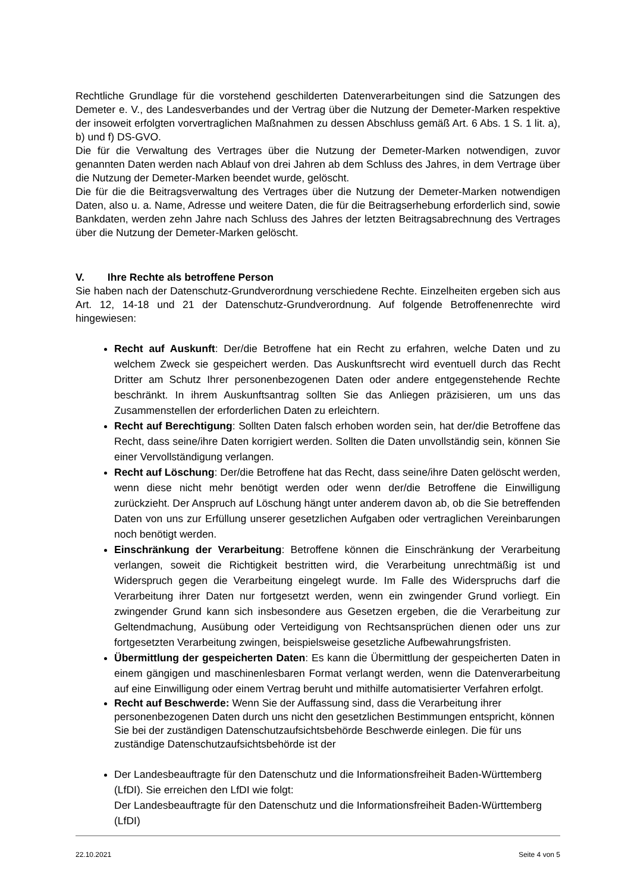Rechtliche Grundlage für die vorstehend geschilderten Datenverarbeitungen sind die Satzungen des Demeter e. V., des Landesverbandes und der Vertrag über die Nutzung der Demeter-Marken respektive der insoweit erfolgten vorvertraglichen Maßnahmen zu dessen Abschluss gemäß Art. 6 Abs. 1 S. 1 lit. a), b) und f) DS-GVO.
Die für die Verwaltung des Vertrages über die Nutzung der Demeter-Marken notwendigen, zuvor genannten Daten werden nach Ablauf von drei Jahren ab dem Schluss des Jahres, in dem Vertrage über die Nutzung der Demeter-Marken beendet wurde, gelöscht.
Die für die die Beitragsverwaltung des Vertrages über die Nutzung der Demeter-Marken notwendigen Daten, also u. a. Name, Adresse und weitere Daten, die für die Beitragserhebung erforderlich sind, sowie Bankdaten, werden zehn Jahre nach Schluss des Jahres der letzten Beitragsabrechnung des Vertrages über die Nutzung der Demeter-Marken gelöscht.
V. Ihre Rechte als betroffene Person
Sie haben nach der Datenschutz-Grundverordnung verschiedene Rechte. Einzelheiten ergeben sich aus Art. 12, 14-18 und 21 der Datenschutz-Grundverordnung. Auf folgende Betroffenenrechte wird hingewiesen:
Recht auf Auskunft: Der/die Betroffene hat ein Recht zu erfahren, welche Daten und zu welchem Zweck sie gespeichert werden. Das Auskunftsrecht wird eventuell durch das Recht Dritter am Schutz Ihrer personenbezogenen Daten oder andere entgegenstehende Rechte beschränkt. In ihrem Auskunftsantrag sollten Sie das Anliegen präzisieren, um uns das Zusammenstellen der erforderlichen Daten zu erleichtern.
Recht auf Berechtigung: Sollten Daten falsch erhoben worden sein, hat der/die Betroffene das Recht, dass seine/ihre Daten korrigiert werden. Sollten die Daten unvollständig sein, können Sie einer Vervollständigung verlangen.
Recht auf Löschung: Der/die Betroffene hat das Recht, dass seine/ihre Daten gelöscht werden, wenn diese nicht mehr benötigt werden oder wenn der/die Betroffene die Einwilligung zurückzieht. Der Anspruch auf Löschung hängt unter anderem davon ab, ob die Sie betreffenden Daten von uns zur Erfüllung unserer gesetzlichen Aufgaben oder vertraglichen Vereinbarungen noch benötigt werden.
Einschränkung der Verarbeitung: Betroffene können die Einschränkung der Verarbeitung verlangen, soweit die Richtigkeit bestritten wird, die Verarbeitung unrechtmäßig ist und Widerspruch gegen die Verarbeitung eingelegt wurde. Im Falle des Widerspruchs darf die Verarbeitung ihrer Daten nur fortgesetzt werden, wenn ein zwingender Grund vorliegt. Ein zwingender Grund kann sich insbesondere aus Gesetzen ergeben, die die Verarbeitung zur Geltendmachung, Ausübung oder Verteidigung von Rechtsansprüchen dienen oder uns zur fortgesetzten Verarbeitung zwingen, beispielsweise gesetzliche Aufbewahrungsfristen.
Übermittlung der gespeicherten Daten: Es kann die Übermittlung der gespeicherten Daten in einem gängigen und maschinenlesbaren Format verlangt werden, wenn die Datenverarbeitung auf eine Einwilligung oder einem Vertrag beruht und mithilfe automatisierter Verfahren erfolgt.
Recht auf Beschwerde: Wenn Sie der Auffassung sind, dass die Verarbeitung ihrer personenbezogenen Daten durch uns nicht den gesetzlichen Bestimmungen entspricht, können Sie bei der zuständigen Datenschutzaufsichtsbehörde Beschwerde einlegen. Die für uns zuständige Datenschutzaufsichtsbehörde ist der
Der Landesbeauftragte für den Datenschutz und die Informationsfreiheit Baden-Württemberg (LfDI). Sie erreichen den LfDI wie folgt:
Der Landesbeauftragte für den Datenschutz und die Informationsfreiheit Baden-Württemberg (LfDI)
22.10.2021 Seite 4 von 5